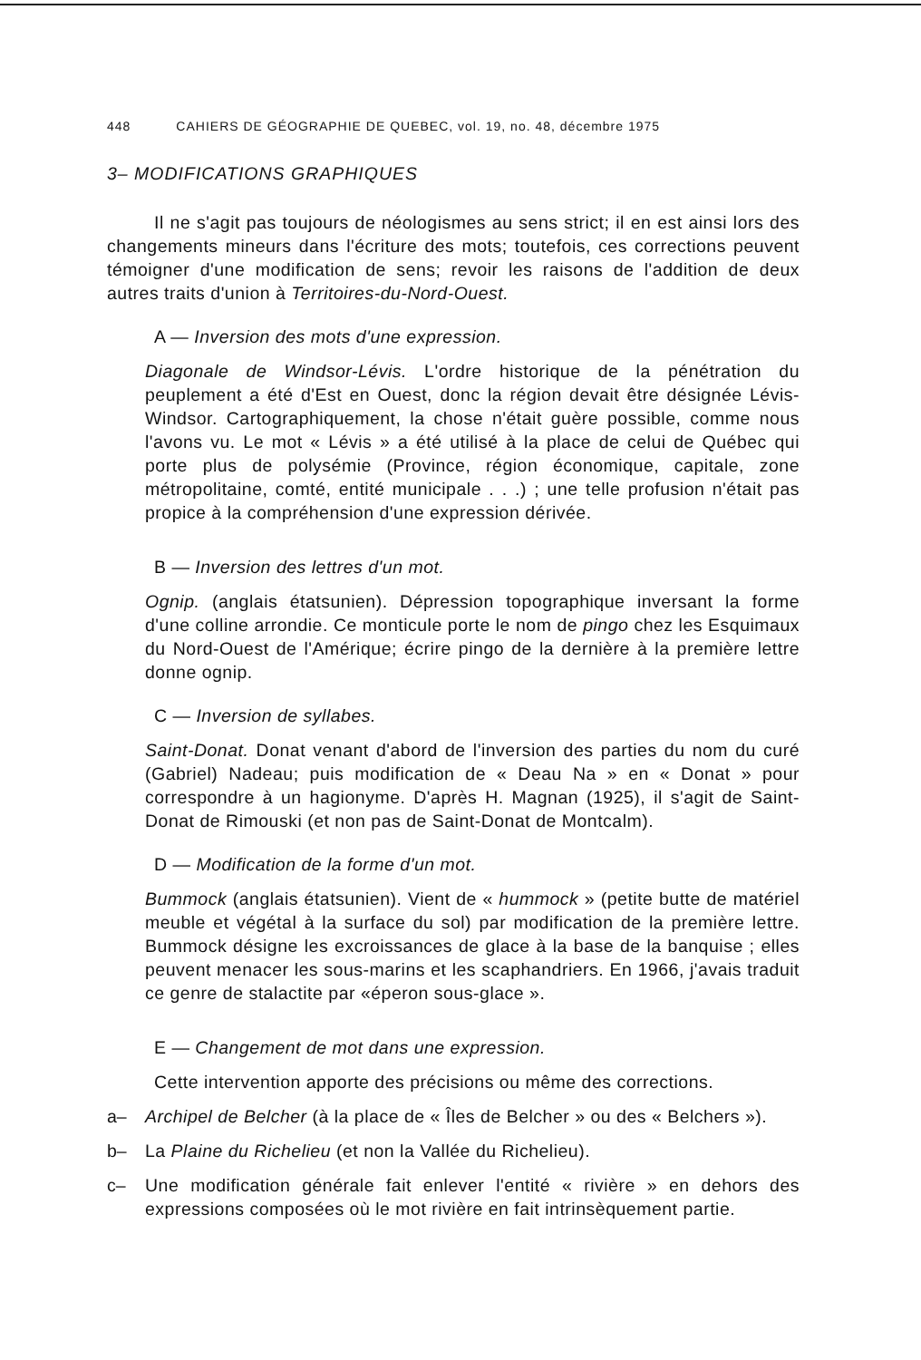448 CAHIERS DE GÉOGRAPHIE DE QUEBEC, vol. 19, no. 48, décembre 1975
3– MODIFICATIONS GRAPHIQUES
Il ne s'agit pas toujours de néologismes au sens strict; il en est ainsi lors des changements mineurs dans l'écriture des mots; toutefois, ces corrections peuvent témoigner d'une modification de sens; revoir les raisons de l'addition de deux autres traits d'union à Territoires-du-Nord-Ouest.
A — Inversion des mots d'une expression.
Diagonale de Windsor-Lévis. L'ordre historique de la pénétration du peuplement a été d'Est en Ouest, donc la région devait être désignée Lévis-Windsor. Cartographiquement, la chose n'était guère possible, comme nous l'avons vu. Le mot « Lévis » a été utilisé à la place de celui de Québec qui porte plus de polysémie (Province, région économique, capitale, zone métropolitaine, comté, entité municipale . . .) ; une telle profusion n'était pas propice à la compréhension d'une expression dérivée.
B — Inversion des lettres d'un mot.
Ognip. (anglais étatsunien). Dépression topographique inversant la forme d'une colline arrondie. Ce monticule porte le nom de pingo chez les Esquimaux du Nord-Ouest de l'Amérique; écrire pingo de la dernière à la première lettre donne ognip.
C — Inversion de syllabes.
Saint-Donat. Donat venant d'abord de l'inversion des parties du nom du curé (Gabriel) Nadeau; puis modification de « Deau Na » en « Donat » pour correspondre à un hagionyme. D'après H. Magnan (1925), il s'agit de Saint-Donat de Rimouski (et non pas de Saint-Donat de Montcalm).
D — Modification de la forme d'un mot.
Bummock (anglais étatsunien). Vient de « hummock » (petite butte de matériel meuble et végétal à la surface du sol) par modification de la première lettre. Bummock désigne les excroissances de glace à la base de la banquise ; elles peuvent menacer les sous-marins et les scaphandriers. En 1966, j'avais traduit ce genre de stalactite par «éperon sous-glace ».
E — Changement de mot dans une expression.
Cette intervention apporte des précisions ou même des corrections.
a– Archipel de Belcher (à la place de « Îles de Belcher » ou des « Belchers »).
b– La Plaine du Richelieu (et non la Vallée du Richelieu).
c– Une modification générale fait enlever l'entité « rivière » en dehors des expressions composées où le mot rivière en fait intrinsèquement partie.